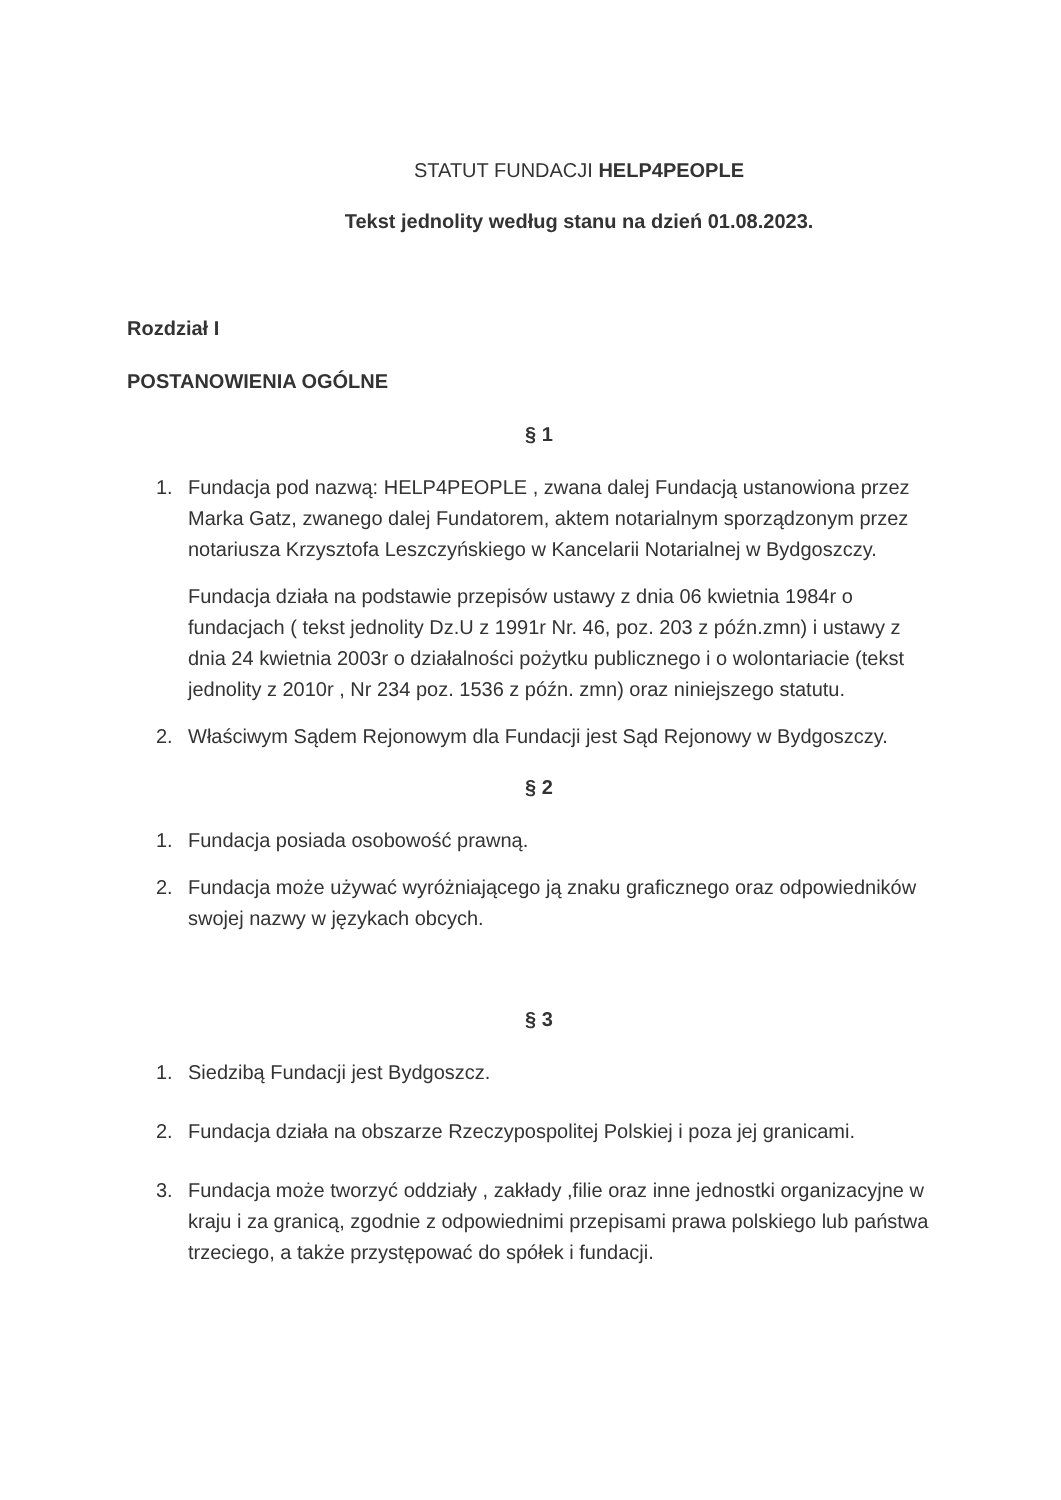STATUT FUNDACJI HELP4PEOPLE
Tekst jednolity według stanu na dzień 01.08.2023.
Rozdział I
POSTANOWIENIA OGÓLNE
§ 1
1. Fundacja pod nazwą: HELP4PEOPLE , zwana dalej Fundacją ustanowiona przez Marka Gatz, zwanego dalej Fundatorem, aktem notarialnym sporządzonym przez notariusza Krzysztofa Leszczyńskiego w Kancelarii Notarialnej w Bydgoszczy.
Fundacja działa na podstawie przepisów ustawy z dnia 06 kwietnia 1984r o fundacjach ( tekst jednolity Dz.U z 1991r Nr. 46, poz. 203 z późn.zmn) i ustawy z dnia 24 kwietnia 2003r o działalności pożytku publicznego i o wolontariacie (tekst jednolity z 2010r , Nr 234 poz. 1536 z późn. zmn) oraz niniejszego statutu.
2. Właściwym Sądem Rejonowym dla Fundacji jest Sąd Rejonowy w Bydgoszczy.
§ 2
1. Fundacja posiada osobowość prawną.
2. Fundacja może używać wyróżniającego ją znaku graficznego oraz odpowiedników swojej nazwy w językach obcych.
§ 3
1. Siedzibą Fundacji jest Bydgoszcz.
2. Fundacja działa na obszarze Rzeczypospolitej Polskiej i poza jej granicami.
3. Fundacja może tworzyć oddziały , zakłady ,filie oraz inne jednostki organizacyjne w kraju i za granicą, zgodnie z odpowiednimi przepisami prawa polskiego lub państwa trzeciego, a także przystępować do spółek i fundacji.